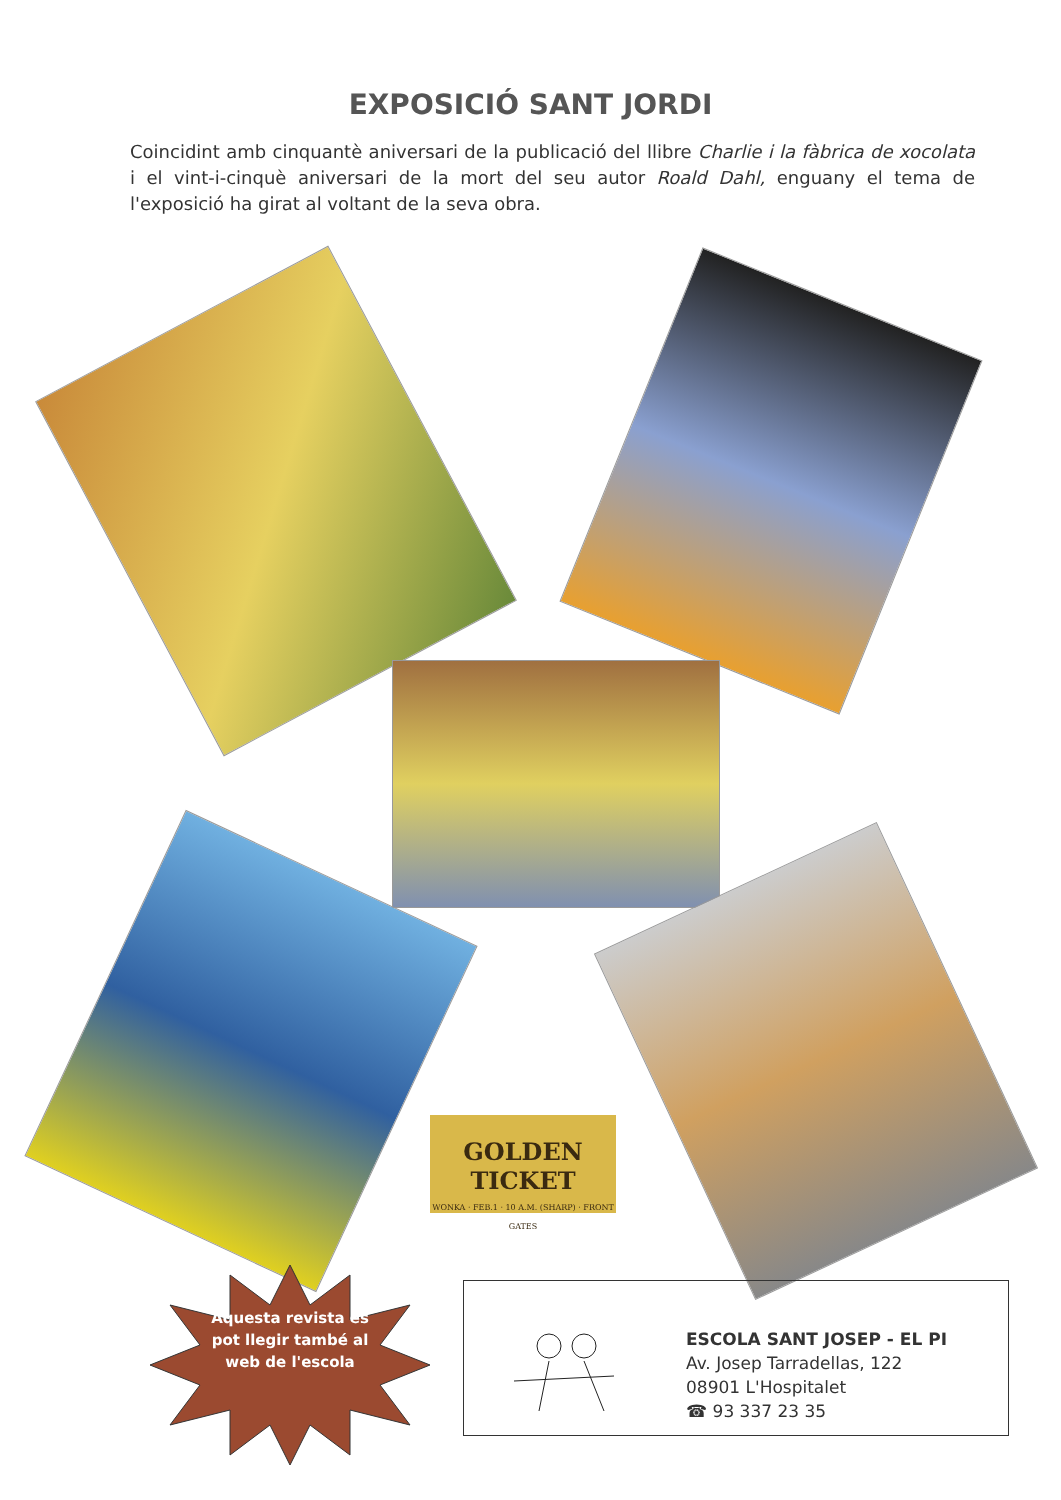EXPOSICIÓ SANT JORDI
Coincidint amb cinquantè aniversari de la publicació del llibre Charlie i la fàbrica de xocolata i el vint-i-cinquè aniversari de la mort del seu autor Roald Dahl, enguany el tema de l'exposició ha girat al voltant de la seva obra.
GOLDEN TICKET
WONKA · FEB.1 · 10 A.M. (SHARP) · FRONT GATES
Aquesta revista es pot llegir també al web de l'escola
ESCOLA SANT JOSEP - EL PI
Av. Josep Tarradellas, 122
08901 L'Hospitalet
☎ 93 337 23 35